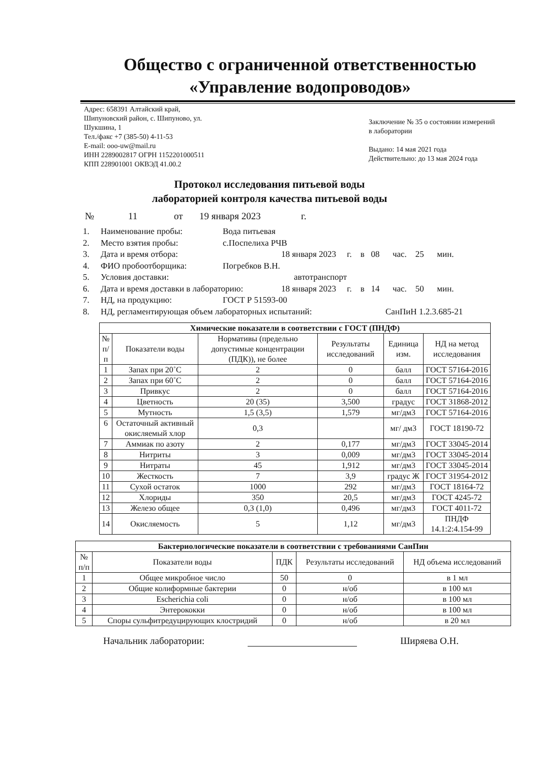Общество с ограниченной ответственностью
«Управление водопроводов»
Адрес: 658391 Алтайский край,
Шипуновский район, с. Шипуново, ул.
Шукшина, 1
Тел./факс +7 (385-50) 4-11-53
E-mail: ooo-uw@mail.ru
ИНН 2289002817 ОГРН 1152201000511
КПП 228901001 ОКВЭД 41.00.2
Заключение № 35 о состоянии измерений в лаборатории
Выдано: 14 мая 2021 года
Действительно: до 13 мая 2024 года
Протокол исследования питьевой воды
лабораторией контроля качества питьевой воды
№ 11 от 19 января 2023 г.
1. Наименование пробы: Вода питьевая
2. Место взятия пробы: с.Поспелиха РЧВ
3. Дата и время отбора: 18 января 2023 г. в 08 час. 25 мин.
4. ФИО пробоотборщика: Погребков В.Н.
5. Условия доставки: автотранспорт
6. Дата и время доставки в лабораторию: 18 января 2023 г. в 14 час. 50 мин.
7. НД, на продукцию: ГОСТ Р 51593-00
8. НД, регламентирующая объем лабораторных испытаний: СанПиН 1.2.3.685-21
| Химические показатели в соответствии с ГОСТ (ПНДФ) | | | | | |
| --- | --- | --- | --- | --- | --- |
| № п/п | Показатели воды | Нормативы (предельно допустимые концентрации (ПДК)), не более | Результаты исследований | Единица изм. | НД на метод исследования |
| 1 | Запах при 20˚С | 2 | 0 | балл | ГОСТ 57164-2016 |
| 2 | Запах при 60˚С | 2 | 0 | балл | ГОСТ 57164-2016 |
| 3 | Привкус | 2 | 0 | балл | ГОСТ 57164-2016 |
| 4 | Цветность | 20 (35) | 3,500 | градус | ГОСТ 31868-2012 |
| 5 | Мутность | 1,5 (3,5) | 1,579 | мг/дм3 | ГОСТ 57164-2016 |
| 6 | Остаточный активный окисляемый хлор | 0,3 | | мг/ дм3 | ГОСТ 18190-72 |
| 7 | Аммиак по азоту | 2 | 0,177 | мг/дм3 | ГОСТ 33045-2014 |
| 8 | Нитриты | 3 | 0,009 | мг/дм3 | ГОСТ 33045-2014 |
| 9 | Нитраты | 45 | 1,912 | мг/дм3 | ГОСТ 33045-2014 |
| 10 | Жесткость | 7 | 3,9 | градус Ж | ГОСТ 31954-2012 |
| 11 | Сухой остаток | 1000 | 292 | мг/дм3 | ГОСТ 18164-72 |
| 12 | Хлориды | 350 | 20,5 | мг/дм3 | ГОСТ 4245-72 |
| 13 | Железо общее | 0,3 (1,0) | 0,496 | мг/дм3 | ГОСТ 4011-72 |
| 14 | Окисляемость | 5 | 1,12 | мг/дм3 | ПНДФ 14.1:2:4.154-99 |
| Бактериологические показатели в соответствии с требованиями СанПин | | | | |
| --- | --- | --- | --- | --- |
| № п/п | Показатели воды | ПДК | Результаты исследований | НД объема исследований |
| 1 | Общее микробное число | 50 | 0 | в 1 мл |
| 2 | Общие колиформные бактерии | 0 | н/об | в 100 мл |
| 3 | Escherichia coli | 0 | н/об | в 100 мл |
| 4 | Энтерококки | 0 | н/об | в 100 мл |
| 5 | Споры сульфитредуцирующих клостридий | 0 | н/об | в 20 мл |
Начальник лаборатории: Ширяева О.Н.